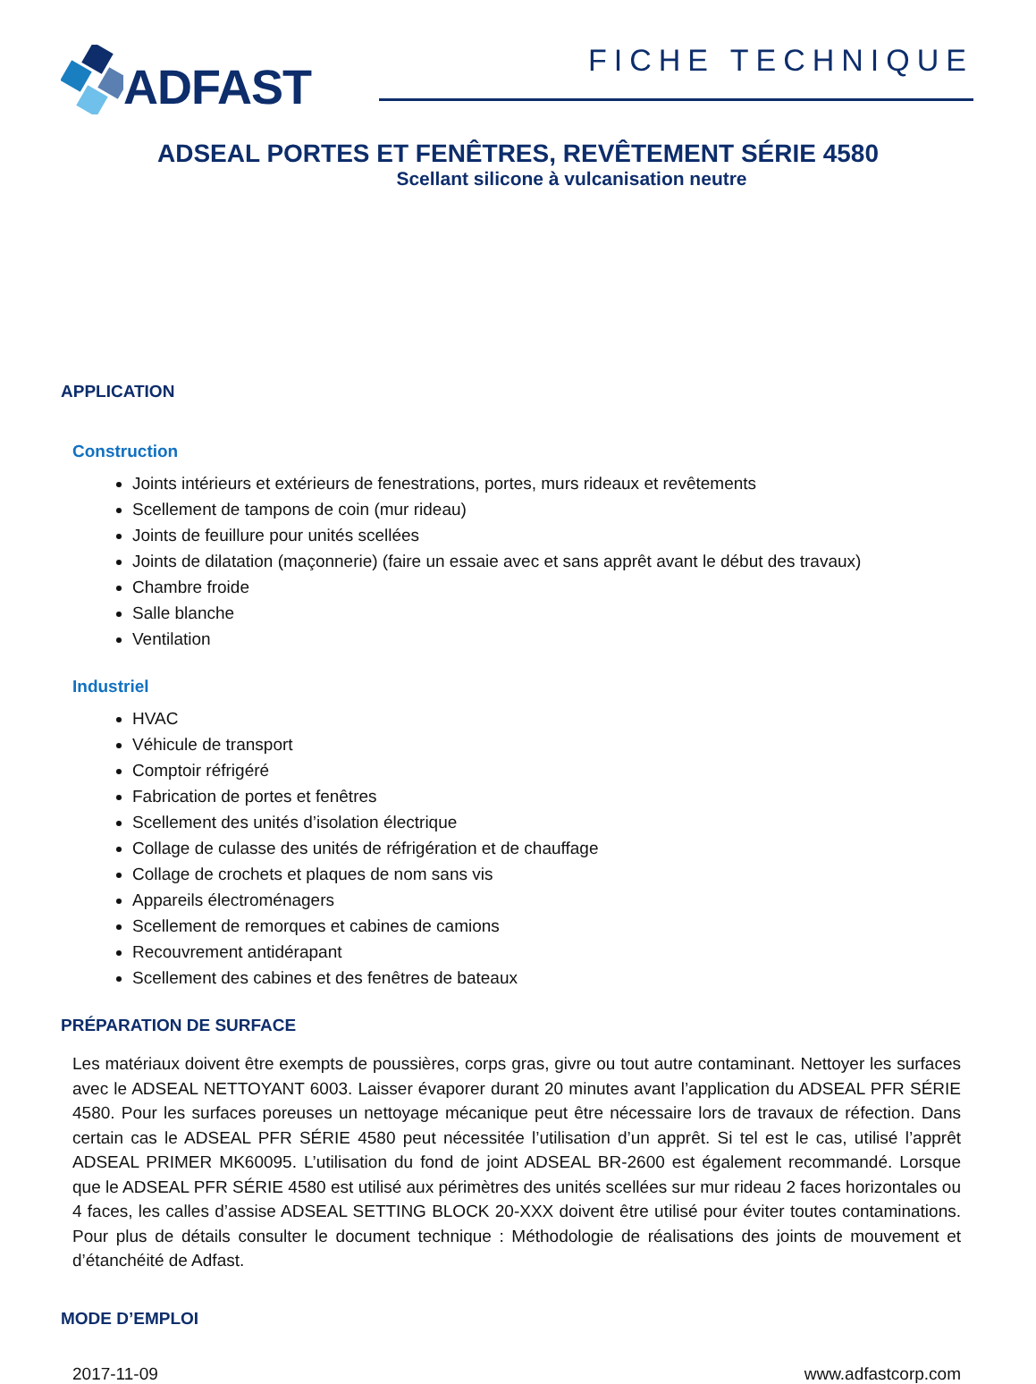ADFAST
FICHE TECHNIQUE
ADSEAL PORTES ET FENÊTRES, REVÊTEMENT SÉRIE 4580
Scellant silicone à vulcanisation neutre
APPLICATION
Construction
Joints intérieurs et extérieurs de fenestrations, portes, murs rideaux et revêtements
Scellement de tampons de coin (mur rideau)
Joints de feuillure pour unités scellées
Joints de dilatation (maçonnerie) (faire un essaie avec et sans apprêt avant le début des travaux)
Chambre froide
Salle blanche
Ventilation
Industriel
HVAC
Véhicule de transport
Comptoir réfrigéré
Fabrication de portes et fenêtres
Scellement des unités d’isolation électrique
Collage de culasse des unités de réfrigération et de chauffage
Collage de crochets et plaques de nom sans vis
Appareils électroménagers
Scellement de remorques et cabines de camions
Recouvrement antidérapant
Scellement des cabines et des fenêtres de bateaux
PRÉPARATION DE SURFACE
Les matériaux doivent être exempts de poussières, corps gras, givre ou tout autre contaminant. Nettoyer les surfaces avec le ADSEAL NETTOYANT 6003. Laisser évaporer durant 20 minutes avant l’application du ADSEAL PFR SÉRIE 4580. Pour les surfaces poreuses un nettoyage mécanique peut être nécessaire lors de travaux de réfection. Dans certain cas le ADSEAL PFR SÉRIE 4580 peut nécessitée l’utilisation d’un apprêt. Si tel est le cas, utilisé l’apprêt ADSEAL PRIMER MK60095. L’utilisation du fond de joint ADSEAL BR-2600 est également recommandé. Lorsque que le ADSEAL PFR SÉRIE 4580 est utilisé aux périmètres des unités scellées sur mur rideau 2 faces horizontales ou 4 faces, les calles d’assise ADSEAL SETTING BLOCK 20-XXX doivent être utilisé pour éviter toutes contaminations. Pour plus de détails consulter le document technique : Méthodologie de réalisations des joints de mouvement et d’étanchéité de Adfast.
MODE D’EMPLOI
2017-11-09 www.adfastcorp.com